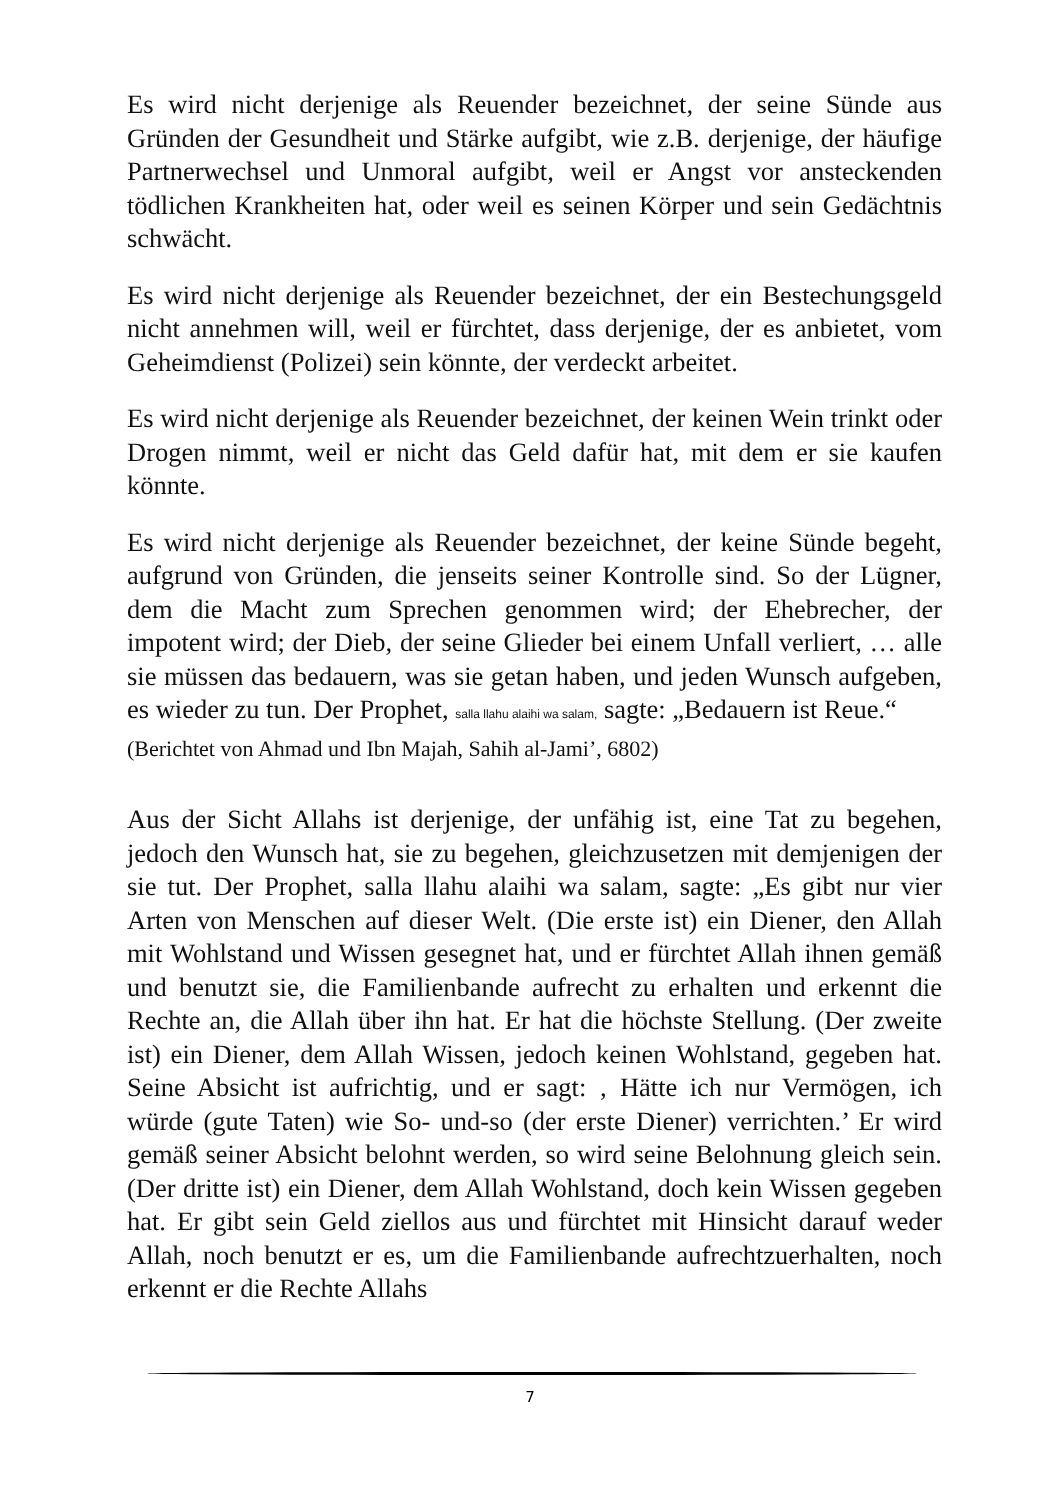Es wird nicht derjenige als Reuender bezeichnet, der seine Sünde aus Gründen der Gesundheit und Stärke aufgibt, wie z.B. derjenige, der häufige Partnerwechsel und Unmoral aufgibt, weil er Angst vor ansteckenden tödlichen Krankheiten hat, oder weil es seinen Körper und sein Gedächtnis schwächt.
Es wird nicht derjenige als Reuender bezeichnet, der ein Bestechungsgeld nicht annehmen will, weil er fürchtet, dass derjenige, der es anbietet, vom Geheimdienst (Polizei) sein könnte, der verdeckt arbeitet.
Es wird nicht derjenige als Reuender bezeichnet, der keinen Wein trinkt oder Drogen nimmt, weil er nicht das Geld dafür hat, mit dem er sie kaufen könnte.
Es wird nicht derjenige als Reuender bezeichnet, der keine Sünde begeht, aufgrund von Gründen, die jenseits seiner Kontrolle sind. So der Lügner, dem die Macht zum Sprechen genommen wird; der Ehebrecher, der impotent wird; der Dieb, der seine Glieder bei einem Unfall verliert, … alle sie müssen das bedauern, was sie getan haben, und jeden Wunsch aufgeben, es wieder zu tun. Der Prophet, salla llahu alaihi wa salam, sagte: „Bedauern ist Reue.“
(Berichtet von Ahmad und Ibn Majah, Sahih al-Jami’, 6802)
Aus der Sicht Allahs ist derjenige, der unfähig ist, eine Tat zu begehen, jedoch den Wunsch hat, sie zu begehen, gleichzusetzen mit demjenigen der sie tut. Der Prophet, salla llahu alaihi wa salam, sagte: „Es gibt nur vier Arten von Menschen auf dieser Welt. (Die erste ist) ein Diener, den Allah mit Wohlstand und Wissen gesegnet hat, und er fürchtet Allah ihnen gemäß und benutzt sie, die Familienbande aufrecht zu erhalten und erkennt die Rechte an, die Allah über ihn hat. Er hat die höchste Stellung. (Der zweite ist) ein Diener, dem Allah Wissen, jedoch keinen Wohlstand, gegeben hat. Seine Absicht ist aufrichtig, und er sagt: ‚ Hätte ich nur Vermögen, ich würde (gute Taten) wie So- und-so (der erste Diener) verrichten.’ Er wird gemäß seiner Absicht belohnt werden, so wird seine Belohnung gleich sein. (Der dritte ist) ein Diener, dem Allah Wohlstand, doch kein Wissen gegeben hat. Er gibt sein Geld ziellos aus und fürchtet mit Hinsicht darauf weder Allah, noch benutzt er es, um die Familienbande aufrechtzuerhalten, noch erkennt er die Rechte Allahs
7